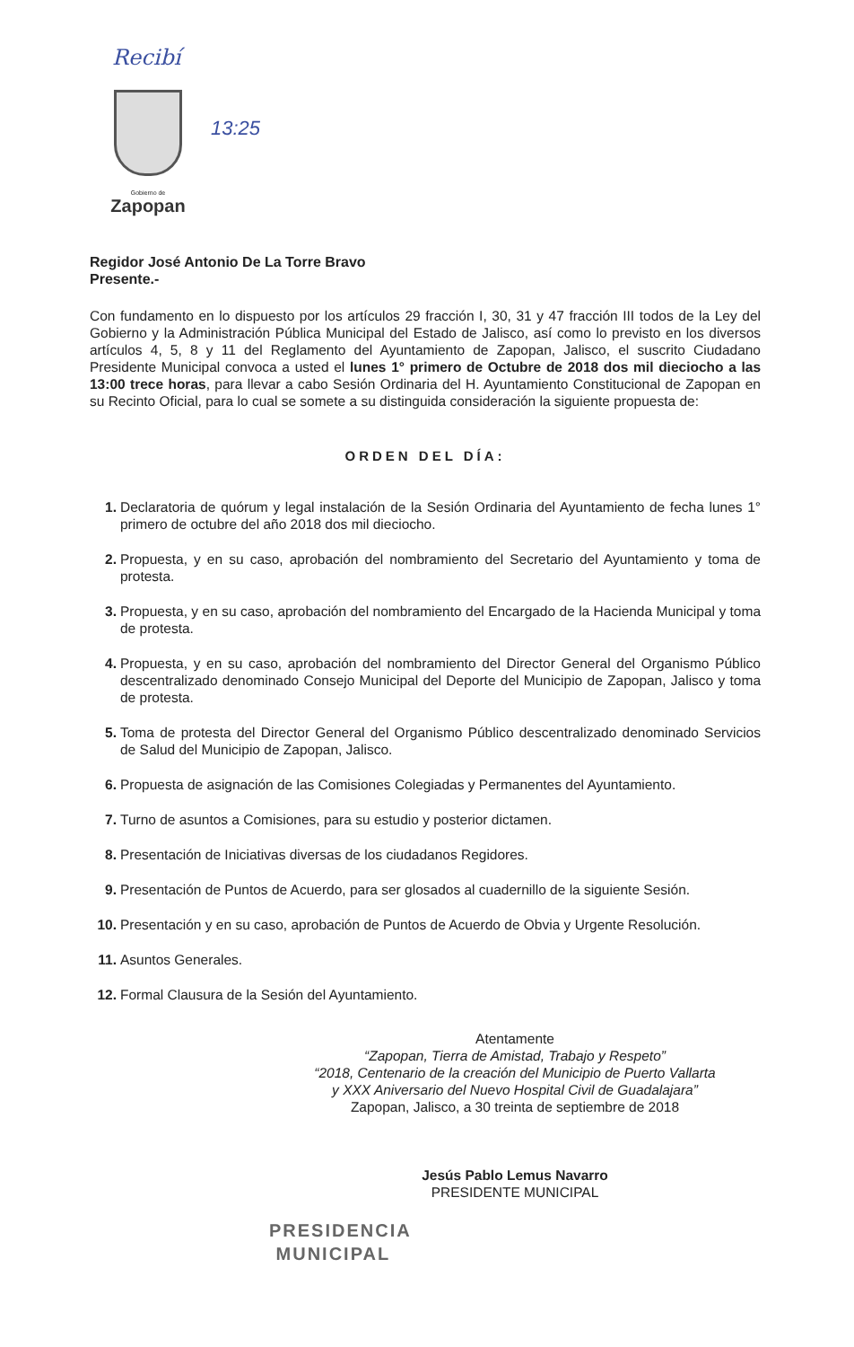Recibí
13:25
Gobierno de
Zapopan
Regidor José Antonio De La Torre Bravo
Presente.-
Con fundamento en lo dispuesto por los artículos 29 fracción I, 30, 31 y 47 fracción III todos de la Ley del Gobierno y la Administración Pública Municipal del Estado de Jalisco, así como lo previsto en los diversos artículos 4, 5, 8 y 11 del Reglamento del Ayuntamiento de Zapopan, Jalisco, el suscrito Ciudadano Presidente Municipal convoca a usted el lunes 1° primero de Octubre de 2018 dos mil dieciocho a las 13:00 trece horas, para llevar a cabo Sesión Ordinaria del H. Ayuntamiento Constitucional de Zapopan en su Recinto Oficial, para lo cual se somete a su distinguida consideración la siguiente propuesta de:
ORDEN DEL DÍA:
1. Declaratoria de quórum y legal instalación de la Sesión Ordinaria del Ayuntamiento de fecha lunes 1° primero de octubre del año 2018 dos mil dieciocho.
2. Propuesta, y en su caso, aprobación del nombramiento del Secretario del Ayuntamiento y toma de protesta.
3. Propuesta, y en su caso, aprobación del nombramiento del Encargado de la Hacienda Municipal y toma de protesta.
4. Propuesta, y en su caso, aprobación del nombramiento del Director General del Organismo Público descentralizado denominado Consejo Municipal del Deporte del Municipio de Zapopan, Jalisco y toma de protesta.
5. Toma de protesta del Director General del Organismo Público descentralizado denominado Servicios de Salud del Municipio de Zapopan, Jalisco.
6. Propuesta de asignación de las Comisiones Colegiadas y Permanentes del Ayuntamiento.
7. Turno de asuntos a Comisiones, para su estudio y posterior dictamen.
8. Presentación de Iniciativas diversas de los ciudadanos Regidores.
9. Presentación de Puntos de Acuerdo, para ser glosados al cuadernillo de la siguiente Sesión.
10. Presentación y en su caso, aprobación de Puntos de Acuerdo de Obvia y Urgente Resolución.
11. Asuntos Generales.
12. Formal Clausura de la Sesión del Ayuntamiento.
Atentamente
“Zapopan, Tierra de Amistad, Trabajo y Respeto”
“2018, Centenario de la creación del Municipio de Puerto Vallarta
y XXX Aniversario del Nuevo Hospital Civil de Guadalajara”
Zapopan, Jalisco, a 30 treinta de septiembre de 2018
Jesús Pablo Lemus Navarro
PRESIDENTE MUNICIPAL
PRESIDENCIA
MUNICIPAL